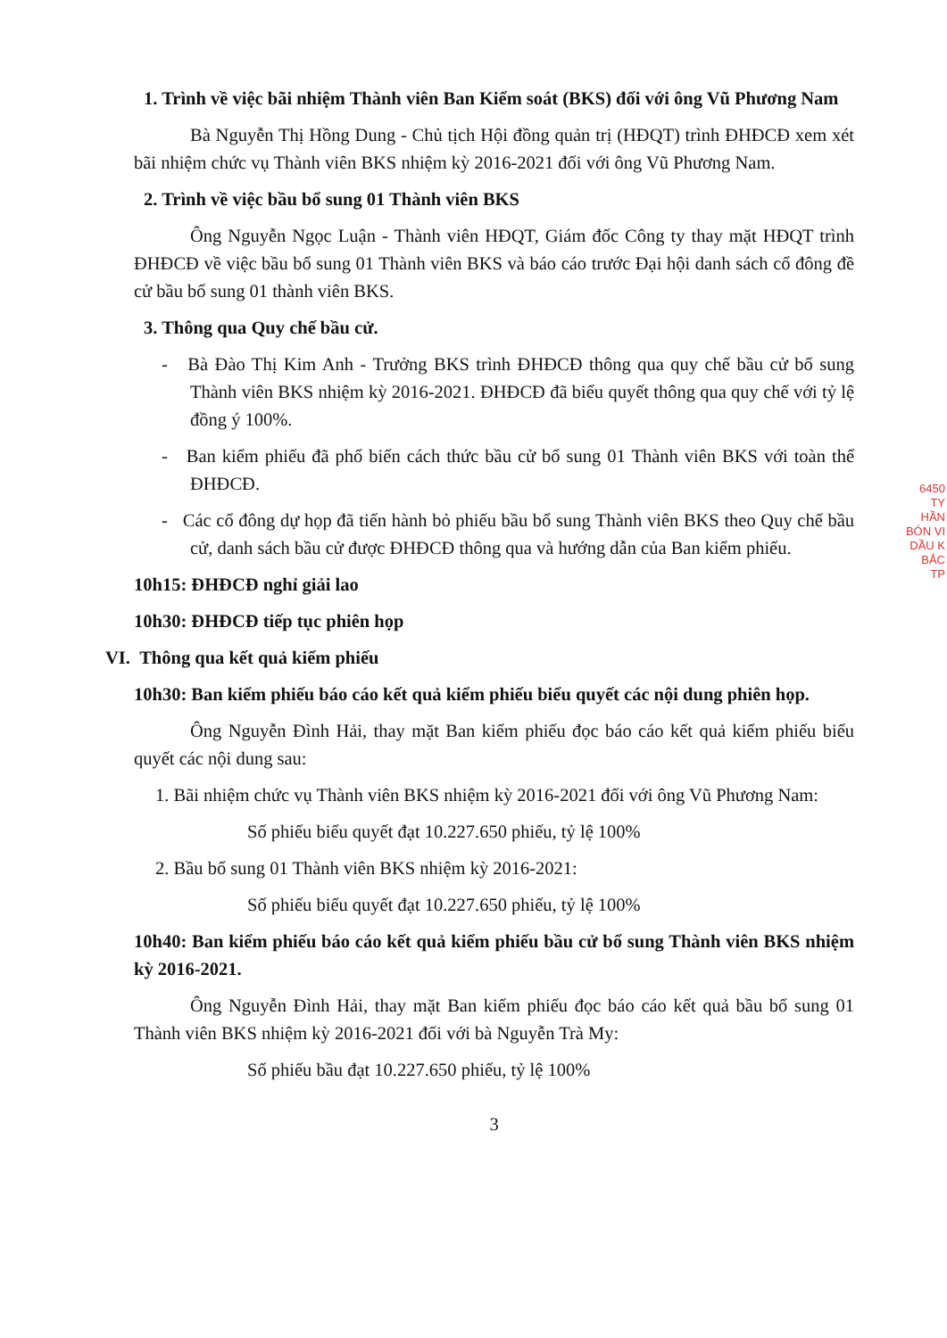1. Trình về việc bãi nhiệm Thành viên Ban Kiểm soát (BKS) đối với ông Vũ Phương Nam
Bà Nguyễn Thị Hồng Dung - Chủ tịch Hội đồng quản trị (HĐQT) trình ĐHĐCĐ xem xét bãi nhiệm chức vụ Thành viên BKS nhiệm kỳ 2016-2021 đối với ông Vũ Phương Nam.
2. Trình về việc bầu bổ sung 01 Thành viên BKS
Ông Nguyễn Ngọc Luận - Thành viên HĐQT, Giám đốc Công ty thay mặt HĐQT trình ĐHĐCĐ về việc bầu bổ sung 01 Thành viên BKS và báo cáo trước Đại hội danh sách cổ đông đề cử bầu bổ sung 01 thành viên BKS.
3. Thông qua Quy chế bầu cử.
- Bà Đào Thị Kim Anh - Trưởng BKS trình ĐHĐCĐ thông qua quy chế bầu cử bổ sung Thành viên BKS nhiệm kỳ 2016-2021. ĐHĐCĐ đã biểu quyết thông qua quy chế với tỷ lệ đồng ý 100%.
- Ban kiểm phiếu đã phổ biến cách thức bầu cử bổ sung 01 Thành viên BKS với toàn thể ĐHĐCĐ.
- Các cổ đông dự họp đã tiến hành bỏ phiếu bầu bổ sung Thành viên BKS theo Quy chế bầu cử, danh sách bầu cử được ĐHĐCĐ thông qua và hướng dẫn của Ban kiểm phiếu.
10h15: ĐHĐCĐ nghỉ giải lao
10h30: ĐHĐCĐ tiếp tục phiên họp
VI. Thông qua kết quả kiểm phiếu
10h30: Ban kiểm phiếu báo cáo kết quả kiểm phiếu biểu quyết các nội dung phiên họp.
Ông Nguyễn Đình Hải, thay mặt Ban kiểm phiếu đọc báo cáo kết quả kiểm phiếu biểu quyết các nội dung sau:
1. Bãi nhiệm chức vụ Thành viên BKS nhiệm kỳ 2016-2021 đối với ông Vũ Phương Nam:
Số phiếu biểu quyết đạt 10.227.650 phiếu, tỷ lệ 100%
2. Bầu bổ sung 01 Thành viên BKS nhiệm kỳ 2016-2021:
Số phiếu biểu quyết đạt 10.227.650 phiếu, tỷ lệ 100%
10h40: Ban kiểm phiếu báo cáo kết quả kiểm phiếu bầu cử bổ sung Thành viên BKS nhiệm kỳ 2016-2021.
Ông Nguyễn Đình Hải, thay mặt Ban kiểm phiếu đọc báo cáo kết quả bầu bổ sung 01 Thành viên BKS nhiệm kỳ 2016-2021 đối với bà Nguyễn Trà My:
Số phiếu bầu đạt 10.227.650 phiếu, tỷ lệ 100%
3
6450
TY
HẦN
BÓN VI
DẦU K
BẮC
TP